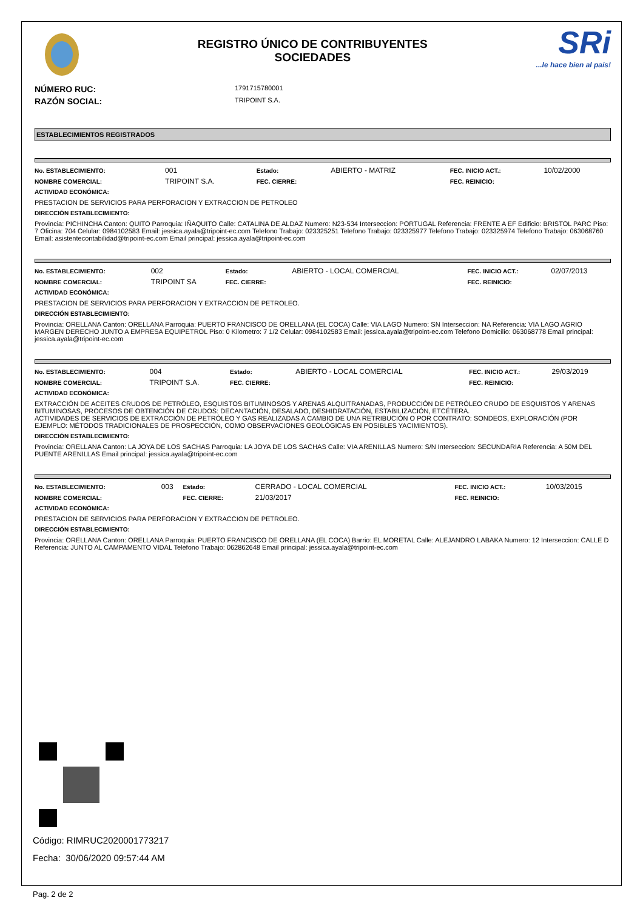REGISTRO ÚNICO DE CONTRIBUYENTES
SOCIEDADES
SRi...le hace bien al país!
NÚMERO RUC:
1791715780001
RAZÓN SOCIAL:
TRIPOINT S.A.
ESTABLECIMIENTOS REGISTRADOS
| No. ESTABLECIMIENTO: | 001 | Estado: | ABIERTO - MATRIZ | FEC. INICIO ACT.: | 10/02/2000 |
| NOMBRE COMERCIAL: | TRIPOINT S.A. | FEC. CIERRE: | | FEC. REINICIO: | |
ACTIVIDAD ECONÓMICA:
PRESTACION DE SERVICIOS PARA PERFORACION Y EXTRACCION DE PETROLEO
DIRECCIÓN ESTABLECIMIENTO:
Provincia: PICHINCHA Canton: QUITO Parroquia: IÑAQUITO Calle: CATALINA DE ALDAZ Numero: N23-534 Interseccion: PORTUGAL Referencia: FRENTE A EF Edificio: BRISTOL PARC Piso: 7 Oficina: 704 Celular: 0984102583 Email: jessica.ayala@tripoint-ec.com Telefono Trabajo: 023325251 Telefono Trabajo: 023325977 Telefono Trabajo: 023325974 Telefono Trabajo: 063068760 Email: asistentecontabilidad@tripoint-ec.com Email principal: jessica.ayala@tripoint-ec.com
| No. ESTABLECIMIENTO: | 002 | Estado: | ABIERTO - LOCAL COMERCIAL | FEC. INICIO ACT.: | 02/07/2013 |
| NOMBRE COMERCIAL: | TRIPOINT SA | FEC. CIERRE: | | FEC. REINICIO: | |
ACTIVIDAD ECONÓMICA:
PRESTACION DE SERVICIOS PARA PERFORACION Y EXTRACCION DE PETROLEO.
DIRECCIÓN ESTABLECIMIENTO:
Provincia: ORELLANA Canton: ORELLANA Parroquia: PUERTO FRANCISCO DE ORELLANA (EL COCA) Calle: VIA LAGO Numero: SN Interseccion: NA Referencia: VIA LAGO AGRIO MARGEN DERECHO JUNTO A EMPRESA EQUIPETROL Piso: 0 Kilometro: 7 1/2 Celular: 0984102583 Email: jessica.ayala@tripoint-ec.com Telefono Domicilio: 063068778 Email principal: jessica.ayala@tripoint-ec.com
| No. ESTABLECIMIENTO: | 004 | Estado: | ABIERTO - LOCAL COMERCIAL | FEC. INICIO ACT.: | 29/03/2019 |
| NOMBRE COMERCIAL: | TRIPOINT S.A. | FEC. CIERRE: | | FEC. REINICIO: | |
ACTIVIDAD ECONÓMICA:
EXTRACCIÓN DE ACEITES CRUDOS DE PETRÓLEO, ESQUISTOS BITUMINOSOS Y ARENAS ALQUITRANADAS, PRODUCCIÓN DE PETRÓLEO CRUDO DE ESQUISTOS Y ARENAS BITUMINOSAS, PROCESOS DE OBTENCIÓN DE CRUDOS: DECANTACIÓN, DESALADO, DESHIDRATACIÓN, ESTABILIZACIÓN, ETCÉTERA.
ACTIVIDADES DE SERVICIOS DE EXTRACCIÓN DE PETRÓLEO Y GAS REALIZADAS A CAMBIO DE UNA RETRIBUCIÓN O POR CONTRATO: SONDEOS, EXPLORACIÓN (POR EJEMPLO: MÉTODOS TRADICIONALES DE PROSPECCIÓN, COMO OBSERVACIONES GEOLÓGICAS EN POSIBLES YACIMIENTOS).
DIRECCIÓN ESTABLECIMIENTO:
Provincia: ORELLANA Canton: LA JOYA DE LOS SACHAS Parroquia: LA JOYA DE LOS SACHAS Calle: VIA ARENILLAS Numero: S/N Interseccion: SECUNDARIA Referencia: A 50M DEL PUENTE ARENILLAS Email principal: jessica.ayala@tripoint-ec.com
| No. ESTABLECIMIENTO: | 003 | Estado: | CERRADO - LOCAL COMERCIAL | FEC. INICIO ACT.: | 10/03/2015 |
| NOMBRE COMERCIAL: | | FEC. CIERRE: | 21/03/2017 | FEC. REINICIO: | |
ACTIVIDAD ECONÓMICA:
PRESTACION DE SERVICIOS PARA PERFORACION Y EXTRACCION DE PETROLEO.
DIRECCIÓN ESTABLECIMIENTO:
Provincia: ORELLANA Canton: ORELLANA Parroquia: PUERTO FRANCISCO DE ORELLANA (EL COCA) Barrio: EL MORETAL Calle: ALEJANDRO LABAKA Numero: 12 Interseccion: CALLE D Referencia: JUNTO AL CAMPAMENTO VIDAL Telefono Trabajo: 062862648 Email principal: jessica.ayala@tripoint-ec.com
Código: RIMRUC2020001773217
Fecha: 30/06/2020 09:57:44 AM
Pag. 2 de 2